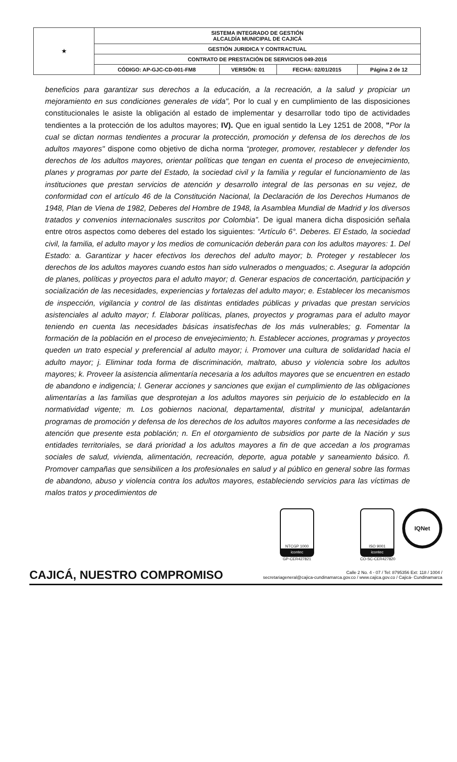| ★ | SISTEMA INTEGRADO DE GESTIÓN ALCALDÍA MUNICIPAL DE CAJICÁ | | | |
| | GESTIÓN JURIDICA Y CONTRACTUAL | | | |
| | CONTRATO DE PRESTACIÓN DE SERVICIOS 049-2016 | | | |
| | CÓDIGO: AP-GJC-CD-001-FM8 | VERSIÓN: 01 | FECHA: 02/01/2015 | Página 2 de 12 |
beneficios para garantizar sus derechos a la educación, a la recreación, a la salud y propiciar un mejoramiento en sus condiciones generales de vida", Por lo cual y en cumplimiento de las disposiciones constitucionales le asiste la obligación al estado de implementar y desarrollar todo tipo de actividades tendientes a la protección de los adultos mayores; IV). Que en igual sentido la Ley 1251 de 2008, "Por la cual se dictan normas tendientes a procurar la protección, promoción y defensa de los derechos de los adultos mayores" dispone como objetivo de dicha norma “proteger, promover, restablecer y defender los derechos de los adultos mayores, orientar políticas que tengan en cuenta el proceso de envejecimiento, planes y programas por parte del Estado, la sociedad civil y la familia y regular el funcionamiento de las instituciones que prestan servicios de atención y desarrollo integral de las personas en su vejez, de conformidad con el artículo 46 de la Constitución Nacional, la Declaración de los Derechos Humanos de 1948, Plan de Viena de 1982, Deberes del Hombre de 1948, la Asamblea Mundial de Madrid y los diversos tratados y convenios internacionales suscritos por Colombia”. De igual manera dicha disposición señala entre otros aspectos como deberes del estado los siguientes: “Artículo 6°. Deberes. El Estado, la sociedad civil, la familia, el adulto mayor y los medios de comunicación deberán para con los adultos mayores: 1. Del Estado: a. Garantizar y hacer efectivos los derechos del adulto mayor; b. Proteger y restablecer los derechos de los adultos mayores cuando estos han sido vulnerados o menguados; c. Asegurar la adopción de planes, políticas y proyectos para el adulto mayor; d. Generar espacios de concertación, participación y socialización de las necesidades, experiencias y fortalezas del adulto mayor; e. Establecer los mecanismos de inspección, vigilancia y control de las distintas entidades públicas y privadas que prestan servicios asistenciales al adulto mayor; f. Elaborar políticas, planes, proyectos y programas para el adulto mayor teniendo en cuenta las necesidades básicas insatisfechas de los más vulnerables; g. Fomentar la formación de la población en el proceso de envejecimiento; h. Establecer acciones, programas y proyectos queden un trato especial y preferencial al adulto mayor; i. Promover una cultura de solidaridad hacia el adulto mayor; j. Eliminar toda forma de discriminación, maltrato, abuso y violencia sobre los adultos mayores; k. Proveer la asistencia alimentaría necesaria a los adultos mayores que se encuentren en estado de abandono e indigencia; l. Generar acciones y sanciones que exijan el cumplimiento de las obligaciones alimentarías a las familias que desprotejan a los adultos mayores sin perjuicio de lo establecido en la normatividad vigente; m. Los gobiernos nacional, departamental, distrital y municipal, adelantarán programas de promoción y defensa de los derechos de los adultos mayores conforme a las necesidades de atención que presente esta población; n. En el otorgamiento de subsidios por parte de la Nación y sus entidades territoriales, se dará prioridad a los adultos mayores a fin de que accedan a los programas sociales de salud, vivienda, alimentación, recreación, deporte, agua potable y saneamiento básico. ñ. Promover campañas que sensibilicen a los profesionales en salud y al público en general sobre las formas de abandono, abuso y violencia contra los adultos mayores, estableciendo servicios para las víctimas de malos tratos y procedimientos de
NTCGP 1000
icontec
GP-CER427821
ISO 9001
icontec
CO-SC-CER427820
IQNet
CAJICÁ, NUESTRO COMPROMISO
Calle 2 No. 4 - 07 / Tel: 8795356 Ext: 118 / 1004 /
secretariageneral@cajica-cundinamarca.gov.co / www.cajica.gov.co / Cajicá- Cundinamarca